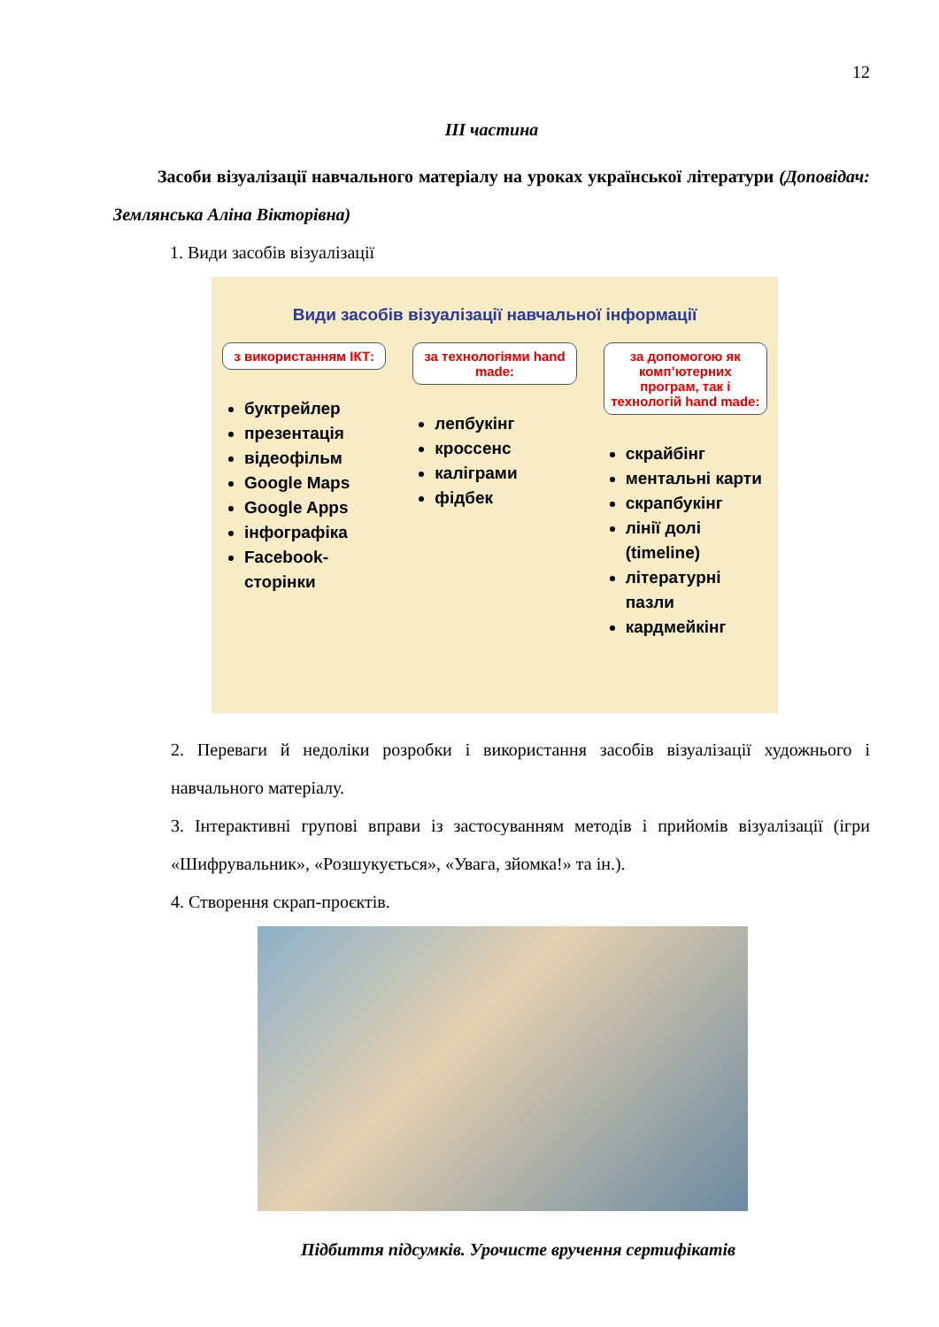12
ІІІ частина
Засоби візуалізації навчального матеріалу на уроках української літератури (Доповідач: Землянська Аліна Вікторівна)
1. Види засобів візуалізації
Види засобів візуалізації навчальної інформації
з використанням ІКТ:
буктрейлер
презентація
відеофільм
Google Maps
Google Apps
інфографіка
Facebook-сторінки
за технологіями hand made:
лепбукінг
кроссенс
каліграми
фідбек
за допомогою як комп’ютерних програм, так і технологій hand made:
скрайбінг
ментальні карти
скрапбукінг
лінії долі (timeline)
літературні пазли
кардмейкінг
2. Переваги й недоліки розробки і використання засобів візуалізації художнього і навчального матеріалу.
3. Інтерактивні групові вправи із застосуванням методів і прийомів візуалізації (ігри «Шифрувальник», «Розшукується», «Увага, зйомка!» та ін.).
4. Створення скрап-проєктів.
Підбиття підсумків. Урочисте вручення сертифікатів